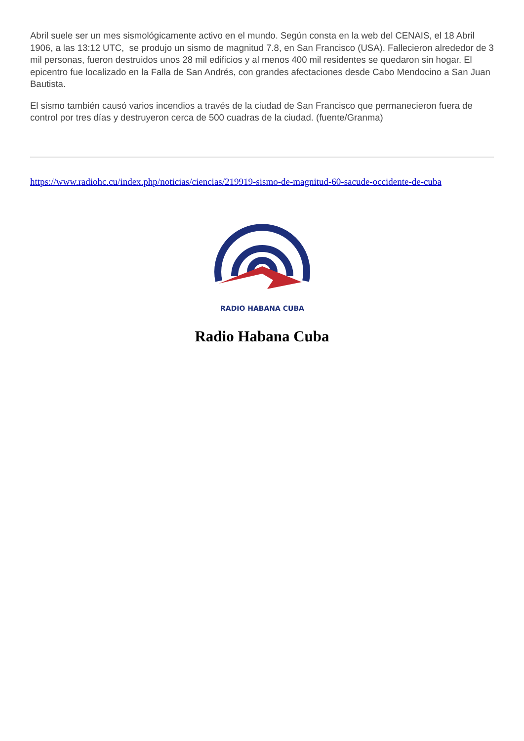Abril suele ser un mes sismológicamente activo en el mundo. Según consta en la web del CENAIS, el 18 Abril 1906, a las 13:12 UTC, se produjo un sismo de magnitud 7.8, en San Francisco (USA). Fallecieron alrededor de 3 mil personas, fueron destruidos unos 28 mil edificios y al menos 400 mil residentes se quedaron sin hogar. El epicentro fue localizado en la Falla de San Andrés, con grandes afectaciones desde Cabo Mendocino a San Juan Bautista.
El sismo también causó varios incendios a través de la ciudad de San Francisco que permanecieron fuera de control por tres días y destruyeron cerca de 500 cuadras de la ciudad. (fuente/Granma)
https://www.radiohc.cu/index.php/noticias/ciencias/219919-sismo-de-magnitud-60-sacude-occidente-de-cuba
RADIO HABANA CUBA
Radio Habana Cuba